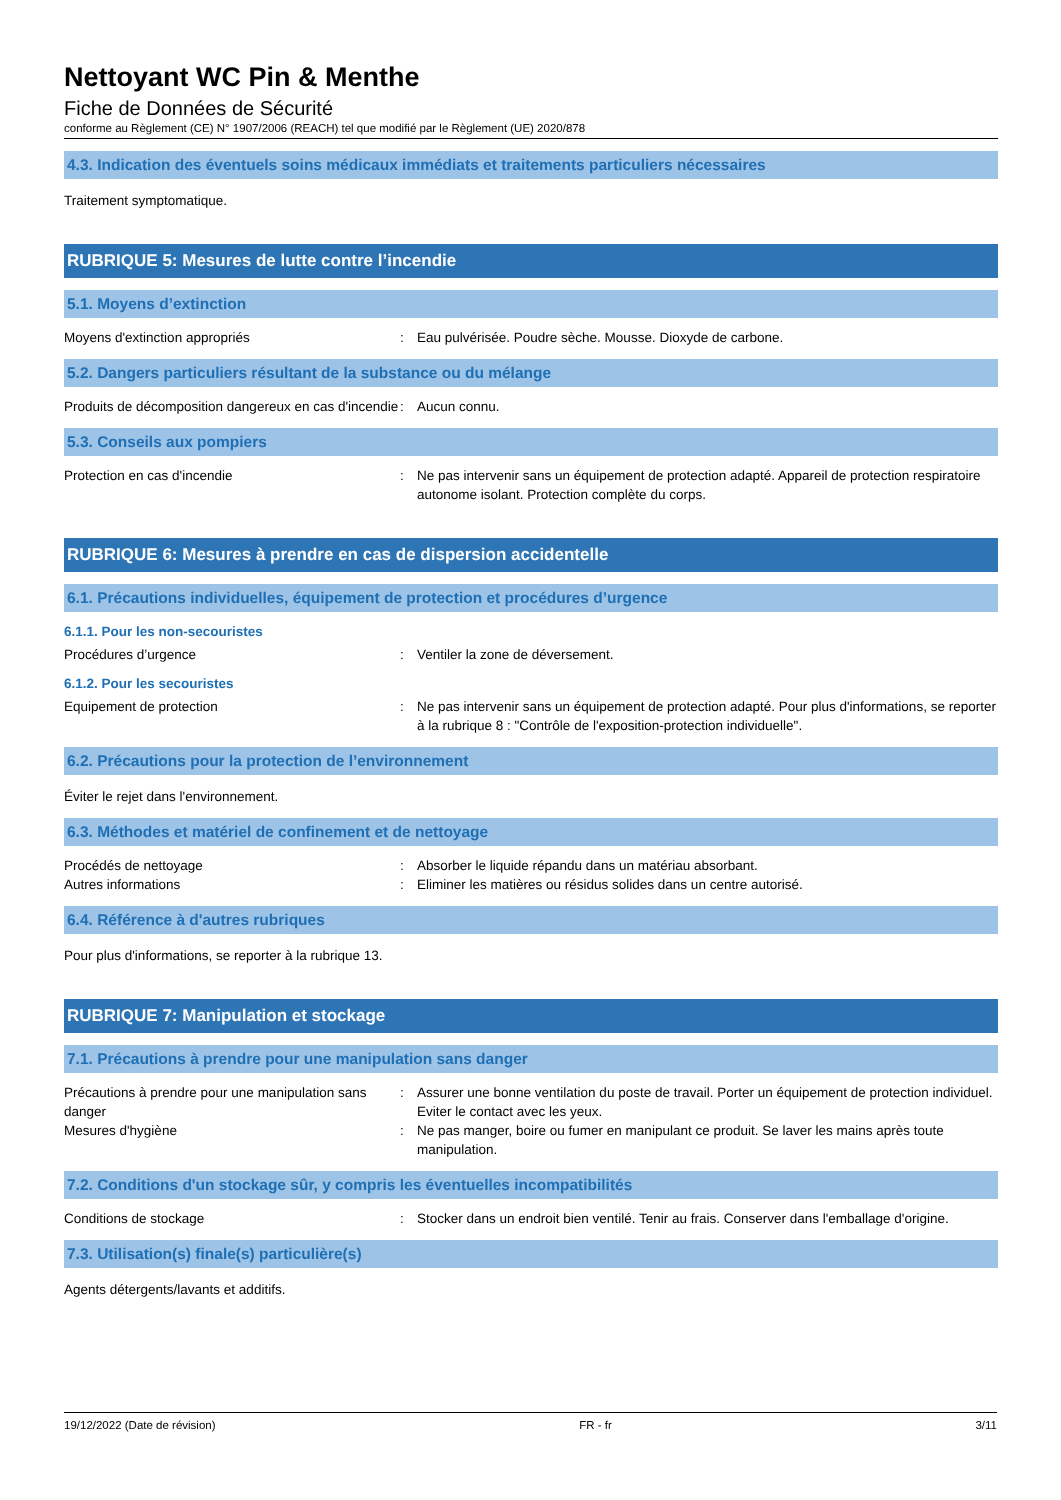Nettoyant WC Pin & Menthe
Fiche de Données de Sécurité
conforme au Règlement (CE) N° 1907/2006 (REACH) tel que modifié par le Règlement (UE) 2020/878
4.3. Indication des éventuels soins médicaux immédiats et traitements particuliers nécessaires
Traitement symptomatique.
RUBRIQUE 5: Mesures de lutte contre l’incendie
5.1. Moyens d’extinction
Moyens d'extinction appropriés : Eau pulvérisée. Poudre sèche. Mousse. Dioxyde de carbone.
5.2. Dangers particuliers résultant de la substance ou du mélange
Produits de décomposition dangereux en cas d'incendie
: Aucun connu.
5.3. Conseils aux pompiers
Protection en cas d'incendie : Ne pas intervenir sans un équipement de protection adapté. Appareil de protection respiratoire autonome isolant. Protection complète du corps.
RUBRIQUE 6: Mesures à prendre en cas de dispersion accidentelle
6.1. Précautions individuelles, équipement de protection et procédures d’urgence
6.1.1. Pour les non-secouristes
Procédures d’urgence : Ventiler la zone de déversement.
6.1.2. Pour les secouristes
Equipement de protection : Ne pas intervenir sans un équipement de protection adapté. Pour plus d'informations, se reporter à la rubrique 8 : "Contrôle de l'exposition-protection individuelle".
6.2. Précautions pour la protection de l’environnement
Éviter le rejet dans l'environnement.
6.3. Méthodes et matériel de confinement et de nettoyage
Procédés de nettoyage : Absorber le liquide répandu dans un matériau absorbant.
Autres informations : Eliminer les matières ou résidus solides dans un centre autorisé.
6.4. Référence à d'autres rubriques
Pour plus d'informations, se reporter à la rubrique 13.
RUBRIQUE 7: Manipulation et stockage
7.1. Précautions à prendre pour une manipulation sans danger
Précautions à prendre pour une manipulation sans danger
: Assurer une bonne ventilation du poste de travail. Porter un équipement de protection individuel. Eviter le contact avec les yeux.
Mesures d'hygiène : Ne pas manger, boire ou fumer en manipulant ce produit. Se laver les mains après toute manipulation.
7.2. Conditions d'un stockage sûr, y compris les éventuelles incompatibilités
Conditions de stockage : Stocker dans un endroit bien ventilé. Tenir au frais. Conserver dans l'emballage d'origine.
7.3. Utilisation(s) finale(s) particulière(s)
Agents détergents/lavants et additifs.
19/12/2022 (Date de révision) FR - fr 3/11